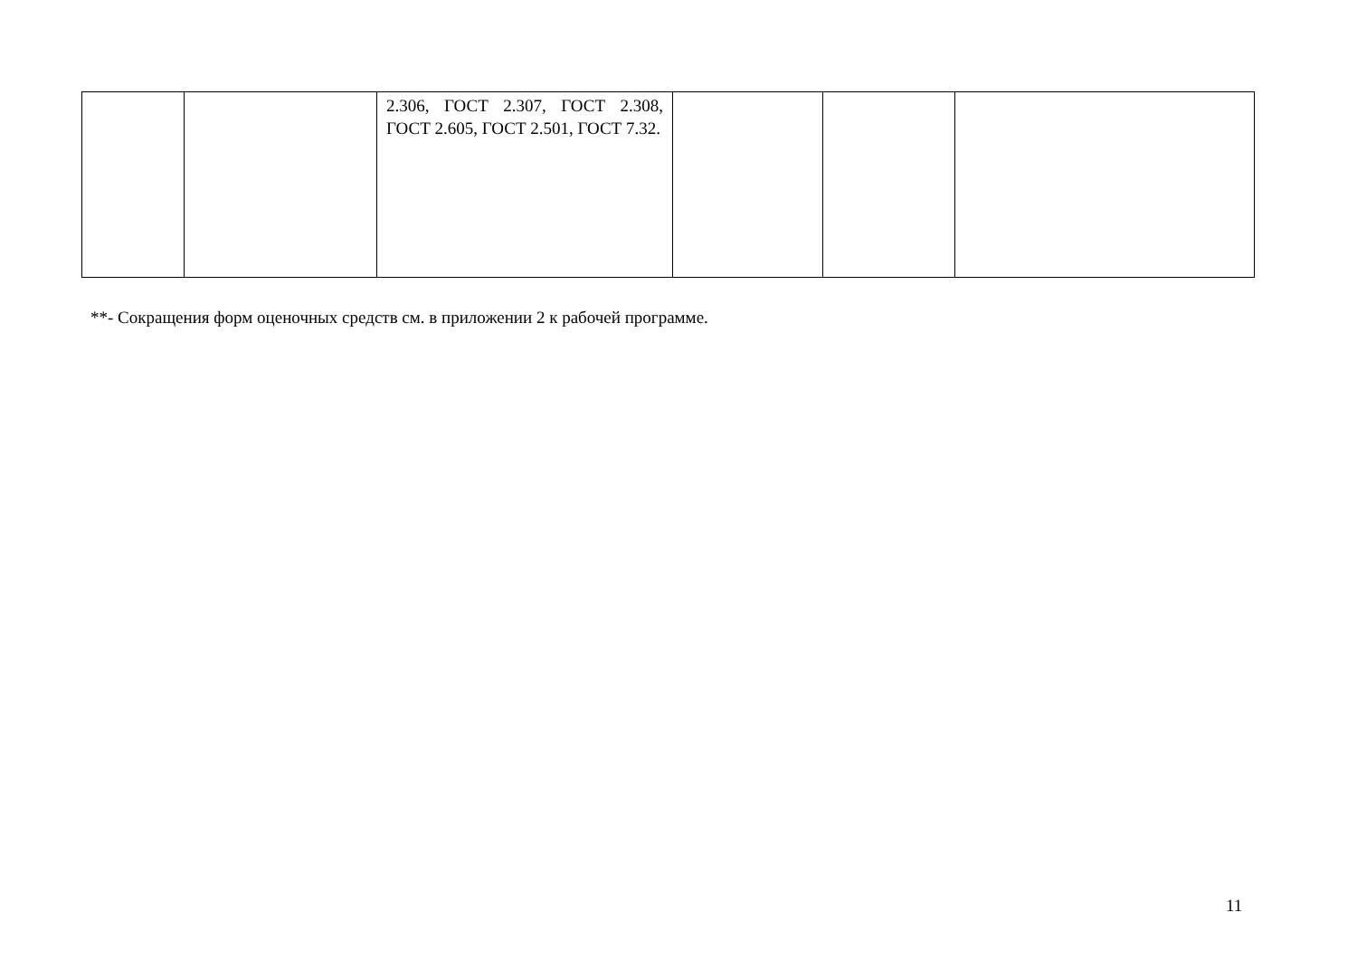| | | 2.306, ГОСТ 2.307, ГОСТ 2.308, ГОСТ 2.605, ГОСТ 2.501, ГОСТ 7.32. | | | |
**- Сокращения форм оценочных средств см. в приложении 2 к рабочей программе.
11